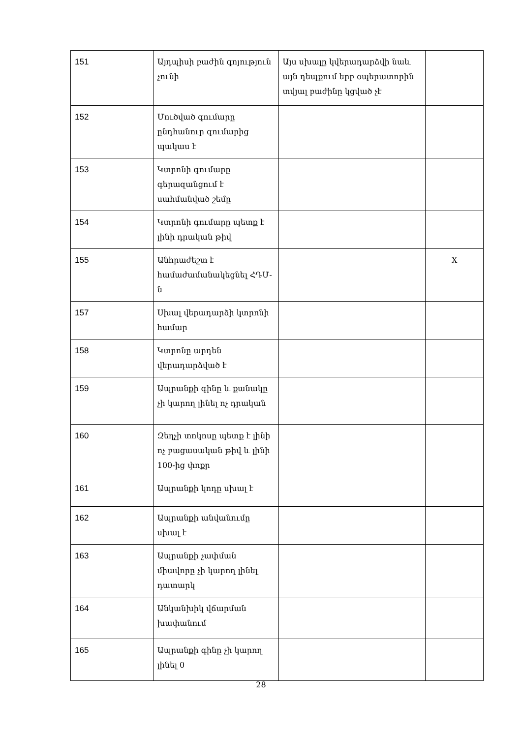| 151 | Այդպիսի բաժին գոյություն չունի | Այս սխալը կվերադարձվի նաև այն դեպքում երբ օպերատորին տվյալ բաժինը կցված չէ | |
| 152 | Մուծված գումարը ընդհանուր գումարից պակաս է | | |
| 153 | Կտրոնի գումարը գերազանցում է սահմանված շեմը | | |
| 154 | Կտրոնի գումարը պետք է լինի դրական թիվ | | |
| 155 | Անհրաժեշտ է համաժամանակեցնել ՀԴՄ-ն | | X |
| 157 | Սխալ վերադարձի կտրոնի համար | | |
| 158 | Կտրոնը արդեն վերադարձված է | | |
| 159 | Ապրանքի գինը և քանակը չի կարող լինել ոչ դրական | | |
| 160 | Զեղչի տոկոսը պետք է լինի ոչ բացասական թիվ և լինի 100-ից փոքր | | |
| 161 | Ապրանքի կոդը սխալ է | | |
| 162 | Ապրանքի անվանումը սխալ է | | |
| 163 | Ապրանքի չափման միավորը չի կարող լինել դատարկ | | |
| 164 | Անկանխիկ վճարման խափանում | | |
| 165 | Ապրանքի գինը չի կարող լինել 0 | | |
28